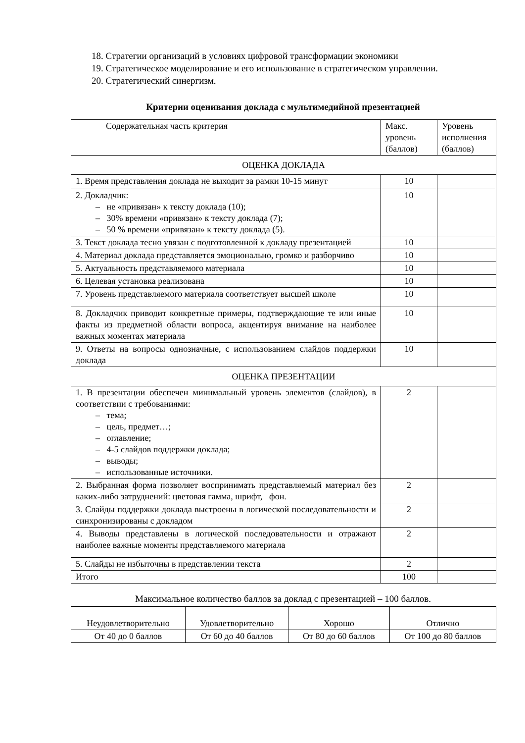18. Стратегии организаций в условиях цифровой трансформации экономики
19. Стратегическое моделирование и его использование в стратегическом управлении.
20. Стратегический синергизм.
Критерии оценивания доклада с мультимедийной презентацией
| Содержательная часть критерия | Макс. уровень (баллов) | Уровень исполнения (баллов) |
| ОЦЕНКА ДОКЛАДА | | |
| 1. Время представления доклада не выходит за рамки 10-15 минут | 10 | |
| 2. Докладчик: – не «привязан» к тексту доклада (10); – 30% времени «привязан» к тексту доклада (7); – 50 % времени «привязан» к тексту доклада (5). | 10 | |
| 3. Текст доклада тесно увязан с подготовленной к докладу презента­цией | 10 | |
| 4. Материал доклада представляется эмоционально, громко и разбор­чиво | 10 | |
| 5. Актуальность представляемого материала | 10 | |
| 6. Целевая установка реализована | 10 | |
| 7. Уровень представляемого материала соответствует высшей школе | 10 | |
| 8. Докладчик приводит конкретные примеры, подтверждающие те или иные факты из предметной области вопроса, акцентируя внимание на наиболее важных моментах материала | 10 | |
| 9. Ответы на вопросы однозначные, с использованием слайдов под­держки доклада | 10 | |
| ОЦЕНКА ПРЕЗЕНТАЦИИ | | |
| 1. В презентации обеспечен минимальный уровень элементов (слай­дов), в соответствии с требованиями: – тема; – цель, предмет…; – оглавление; – 4-5 слайдов поддержки доклада; – выводы; – использованные источники. | 2 | |
| 2. Выбранная форма позволяет воспринимать представляемый мате­риал без каких-либо затруднений: цветовая гамма, шрифт, фон. | 2 | |
| 3. Слайды поддержки доклада выстроены в логической последова­тельности и синхронизированы с докладом | 2 | |
| 4. Выводы представлены в логической последовательности и отража­ют наиболее важные моменты представляемого материала | 2 | |
| 5. Слайды не избыточны в представлении текста | 2 | |
| Итого | 100 | |
Максимальное количество баллов за доклад с презентацией – 100 баллов.
| Неудовлетворительно | Удовлетворительно | Хорошо | Отлично |
| От 40 до 0 баллов | От 60 до 40 баллов | От 80 до 60 баллов | От 100 до 80 баллов |